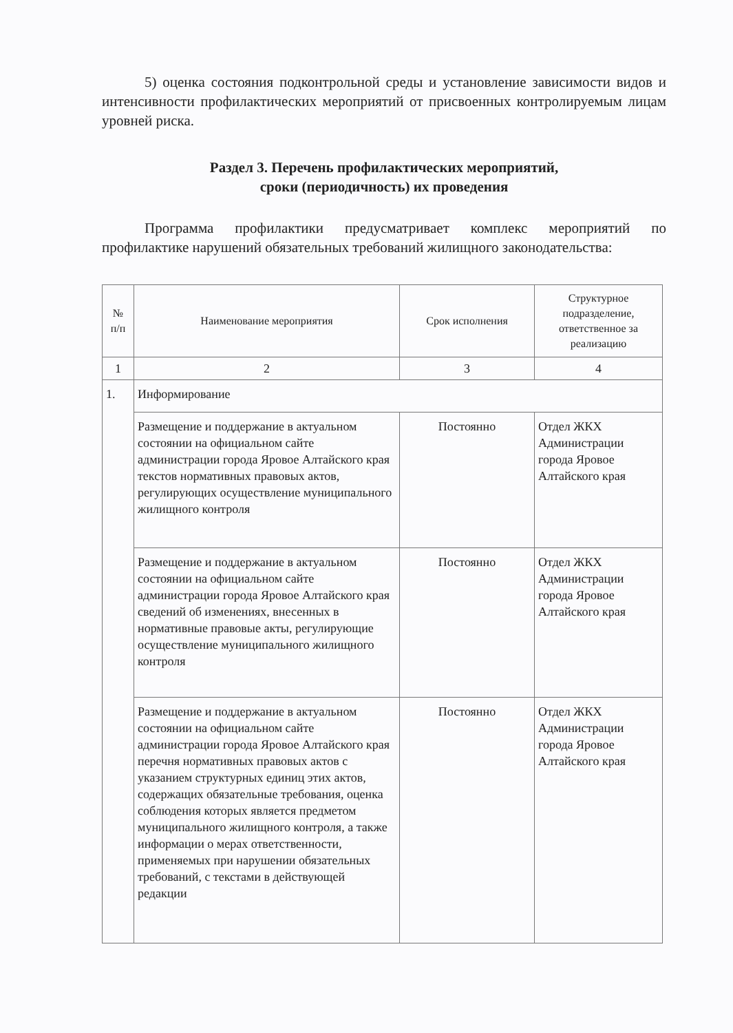5) оценка состояния подконтрольной среды и установление зависимости видов и интенсивности профилактических мероприятий от присвоенных контролируемым лицам уровней риска.
Раздел 3. Перечень профилактических мероприятий,
сроки (периодичность) их проведения
Программа профилактики предусматривает комплекс мероприятий по профилактике нарушений обязательных требований жилищного законодательства:
| № п/п | Наименование мероприятия | Срок исполнения | Структурное подразделение, ответственное за реализацию |
| --- | --- | --- | --- |
| 1 | 2 | 3 | 4 |
| 1. | Информирование | | |
| | Размещение и поддержание в актуальном состоянии на официальном сайте администрации города Яровое Алтайского края текстов нормативных правовых актов, регулирующих осуществление муниципального жилищного контроля | Постоянно | Отдел ЖКХ Администрации города Яровое Алтайского края |
| | Размещение и поддержание в актуальном состоянии на официальном сайте администрации города Яровое Алтайского края сведений об изменениях, внесенных в нормативные правовые акты, регулирующие осуществление муниципального жилищного контроля | Постоянно | Отдел ЖКХ Администрации города Яровое Алтайского края |
| | Размещение и поддержание в актуальном состоянии на официальном сайте администрации города Яровое Алтайского края перечня нормативных правовых актов с указанием структурных единиц этих актов, содержащих обязательные требования, оценка соблюдения которых является предметом муниципального жилищного контроля, а также информации о мерах ответственности, применяемых при нарушении обязательных требований, с текстами в действующей редакции | Постоянно | Отдел ЖКХ Администрации города Яровое Алтайского края |